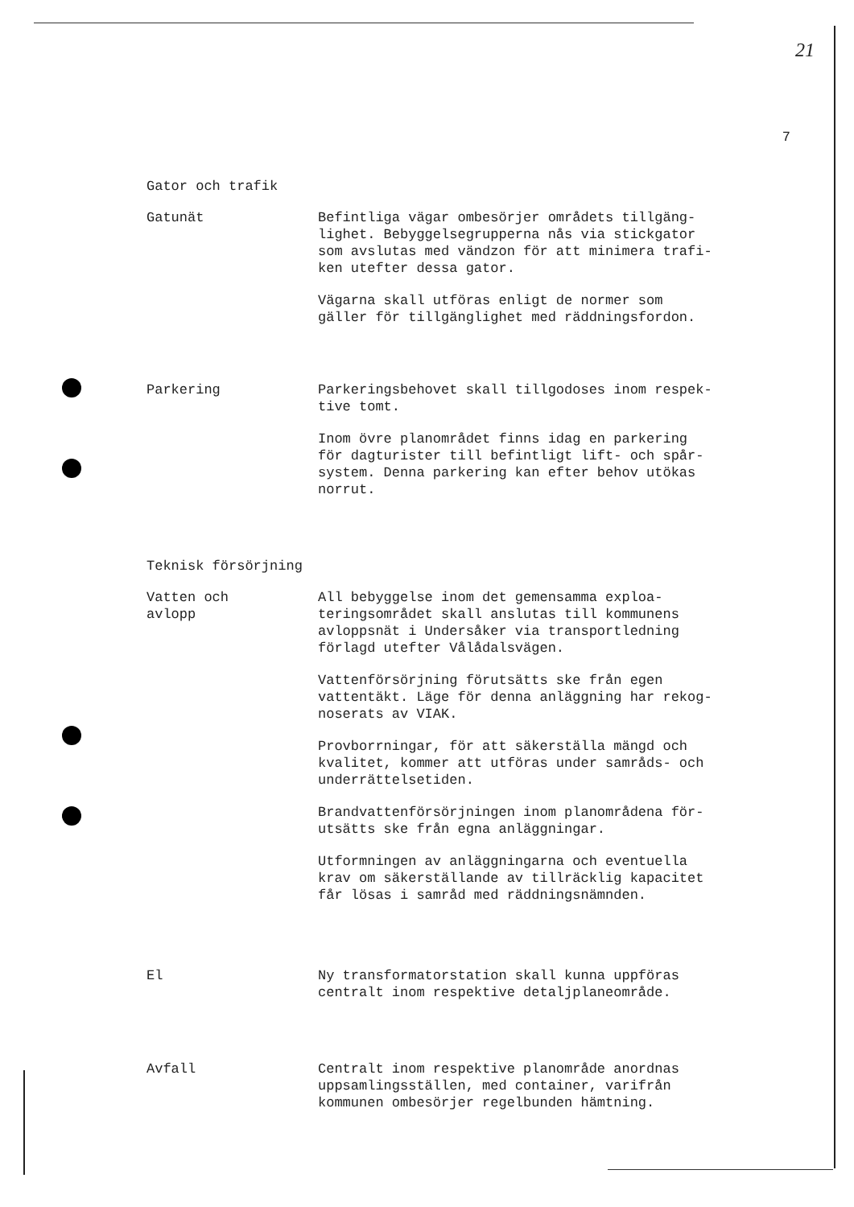21
7
Gator och trafik
Gatunät Befintliga vägar ombesörjer områdets tillgäng-
lighet. Bebyggelsegrupperna nås via stickgator
som avslutas med vändzon för att minimera trafi-
ken utefter dessa gator.
Vägarna skall utföras enligt de normer som
gäller för tillgänglighet med räddningsfordon.
Parkering Parkeringsbehovet skall tillgodoses inom respek-
tive tomt.
Inom övre planområdet finns idag en parkering
för dagturister till befintligt lift- och spår-
system. Denna parkering kan efter behov utökas
norrut.
Teknisk försörjning
Vatten och
avlopp
All bebyggelse inom det gemensamma exploa-
teringsområdet skall anslutas till kommunens
avloppsnät i Undersåker via transportledning
förlagd utefter Vålådalsvägen.
Vattenförsörjning förutsätts ske från egen
vattentäkt. Läge för denna anläggning har rekog-
noserats av VIAK.
Provborrningar, för att säkerställa mängd och
kvalitet, kommer att utföras under samråds- och
underrättelsetiden.
Brandvattenförsörjningen inom planområdena för-
utsätts ske från egna anläggningar.
Utformningen av anläggningarna och eventuella
krav om säkerställande av tillräcklig kapacitet
får lösas i samråd med räddningsnämnden.
El Ny transformatorstation skall kunna uppföras
centralt inom respektive detaljplaneområde.
Avfall Centralt inom respektive planområde anordnas
uppsamlingsställen, med container, varifrån
kommunen ombesörjer regelbunden hämtning.